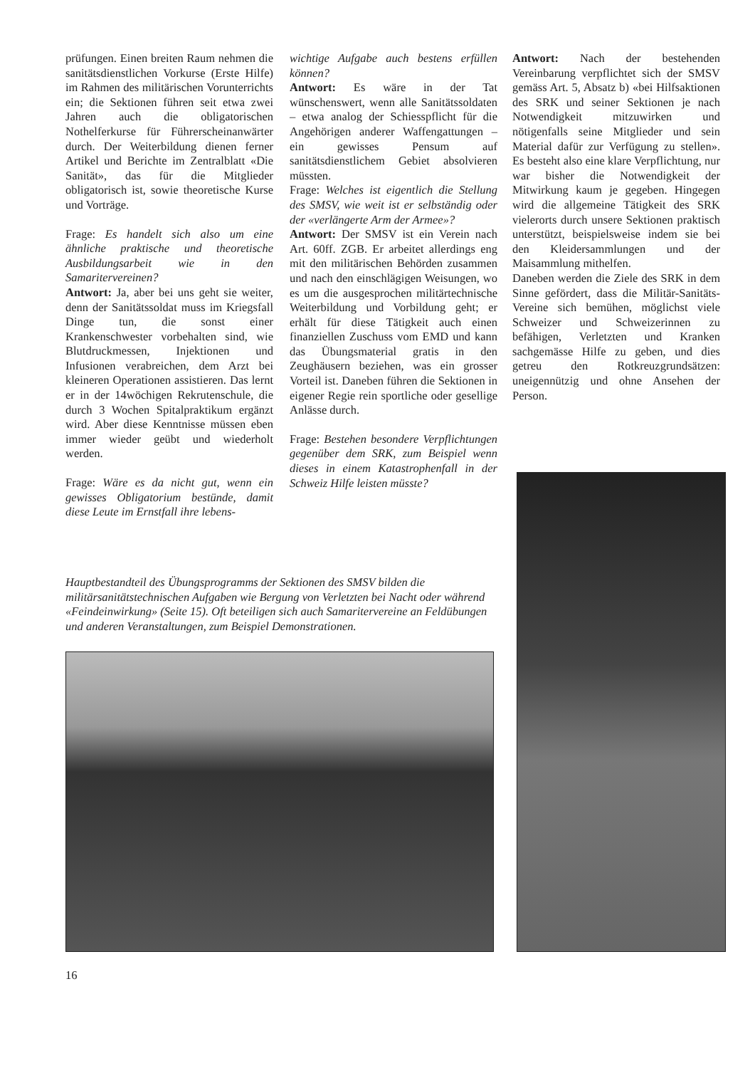prüfungen. Einen breiten Raum nehmen die sanitätsdienstlichen Vorkurse (Erste Hilfe) im Rahmen des militärischen Vorunterrichts ein; die Sektionen führen seit etwa zwei Jahren auch die obligatorischen Nothelferkurse für Führerscheinanwärter durch. Der Weiterbildung dienen ferner Artikel und Berichte im Zentralblatt «Die Sanität», das für die Mitglieder obligatorisch ist, sowie theoretische Kurse und Vorträge.
Frage: Es handelt sich also um eine ähnliche praktische und theoretische Ausbildungsarbeit wie in den Samaritervereinen?
Antwort: Ja, aber bei uns geht sie weiter, denn der Sanitätssoldat muss im Kriegsfall Dinge tun, die sonst einer Krankenschwester vorbehalten sind, wie Blutdruckmessen, Injektionen und Infusionen verabreichen, dem Arzt bei kleineren Operationen assistieren. Das lernt er in der 14wöchigen Rekrutenschule, die durch 3 Wochen Spitalpraktikum ergänzt wird. Aber diese Kenntnisse müssen eben immer wieder geübt und wiederholt werden.
Frage: Wäre es da nicht gut, wenn ein gewisses Obligatorium bestünde, damit diese Leute im Ernstfall ihre lebens-
wichtige Aufgabe auch bestens erfüllen können?
Antwort: Es wäre in der Tat wünschenswert, wenn alle Sanitätssoldaten – etwa analog der Schiesspflicht für die Angehörigen anderer Waffengattungen – ein gewisses Pensum auf sanitätsdienstlichem Gebiet absolvieren müssten.
Frage: Welches ist eigentlich die Stellung des SMSV, wie weit ist er selbständig oder der «verlängerte Arm der Armee»?
Antwort: Der SMSV ist ein Verein nach Art. 60ff. ZGB. Er arbeitet allerdings eng mit den militärischen Behörden zusammen und nach den einschlägigen Weisungen, wo es um die ausgesprochen militärtechnische Weiterbildung und Vorbildung geht; er erhält für diese Tätigkeit auch einen finanziellen Zuschuss vom EMD und kann das Übungsmaterial gratis in den Zeughäusern beziehen, was ein grosser Vorteil ist. Daneben führen die Sektionen in eigener Regie rein sportliche oder gesellige Anlässe durch.
Frage: Bestehen besondere Verpflichtungen gegenüber dem SRK, zum Beispiel wenn dieses in einem Katastrophenfall in der Schweiz Hilfe leisten müsste?
Antwort: Nach der bestehenden Vereinbarung verpflichtet sich der SMSV gemäss Art. 5, Absatz b) «bei Hilfsaktionen des SRK und seiner Sektionen je nach Notwendigkeit mitzuwirken und nötigenfalls seine Mitglieder und sein Material dafür zur Verfügung zu stellen». Es besteht also eine klare Verpflichtung, nur war bisher die Notwendigkeit der Mitwirkung kaum je gegeben. Hingegen wird die allgemeine Tätigkeit des SRK vielerorts durch unsere Sektionen praktisch unterstützt, beispielsweise indem sie bei den Kleidersammlungen und der Maisammlung mithelfen.
Daneben werden die Ziele des SRK in dem Sinne gefördert, dass die Militär-Sanitäts-Vereine sich bemühen, möglichst viele Schweizer und Schweizerinnen zu befähigen, Verletzten und Kranken sachgemässe Hilfe zu geben, und dies getreu den Rotkreuzgrundsätzen: uneigennützig und ohne Ansehen der Person.
Hauptbestandteil des Übungsprogramms der Sektionen des SMSV bilden die militärsanitätstechnischen Aufgaben wie Bergung von Verletzten bei Nacht oder während «Feindeinwirkung» (Seite 15). Oft beteiligen sich auch Samaritervereine an Feldübungen und anderen Veranstaltungen, zum Beispiel Demonstrationen.
16